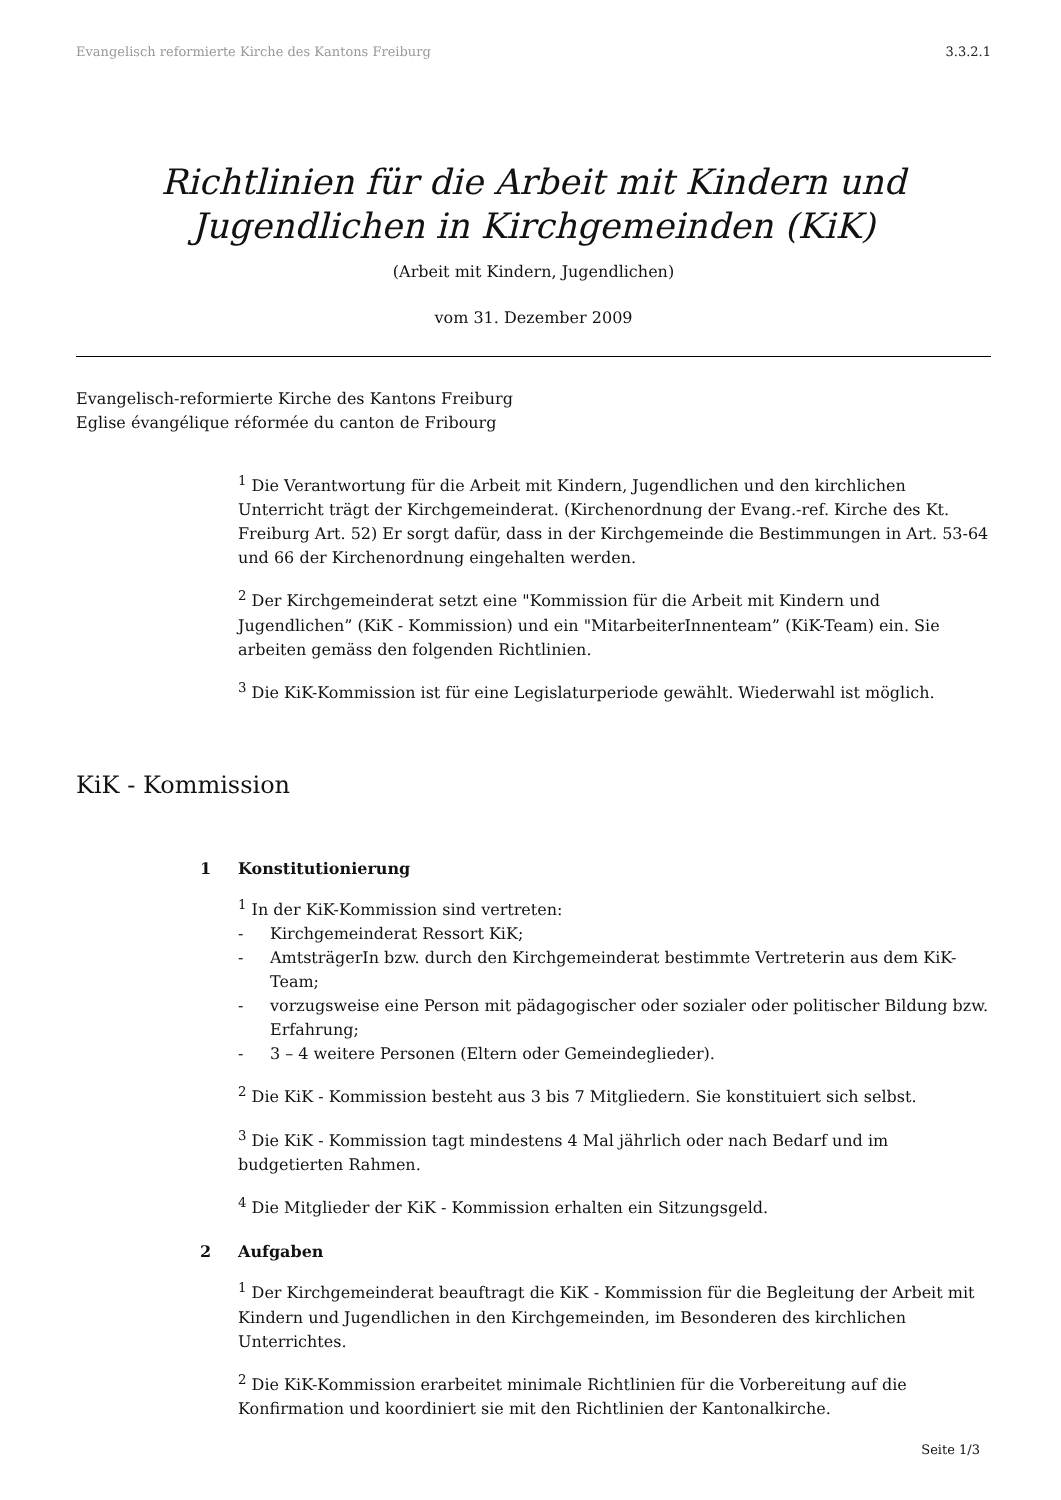Evangelisch reformierte Kirche des Kantons Freiburg 3.3.2.1
Richtlinien für die Arbeit mit Kindern und Jugendlichen in Kirchgemeinden (KiK)
(Arbeit mit Kindern, Jugendlichen)
vom 31. Dezember 2009
Evangelisch-reformierte Kirche des Kantons Freiburg
Eglise évangélique réformée du canton de Fribourg
<sup>1</sup> Die Verantwortung für die Arbeit mit Kindern, Jugendlichen und den kirchlichen Unterricht trägt der Kirchgemeinderat. (Kirchenordnung der Evang.-ref. Kirche des Kt. Freiburg Art. 52) Er sorgt dafür, dass in der Kirchgemeinde die Bestimmungen in Art. 53-64 und 66 der Kirchenordnung eingehalten werden.
<sup>2</sup> Der Kirchgemeinderat setzt eine "Kommission für die Arbeit mit Kindern und Jugendlichen” (KiK - Kommission) und ein "MitarbeiterInnenteam” (KiK-Team) ein. Sie arbeiten gemäss den folgenden Richtlinien.
<sup>3</sup> Die KiK-Kommission ist für eine Legislaturperiode gewählt. Wiederwahl ist möglich.
KiK - Kommission
1 Konstitutionierung
<sup>1</sup> In der KiK-Kommission sind vertreten:
- Kirchgemeinderat Ressort KiK;
- AmtsträgerIn bzw. durch den Kirchgemeinderat bestimmte Vertreterin aus dem KiK-Team;
- vorzugsweise eine Person mit pädagogischer oder sozialer oder politischer Bildung bzw. Erfahrung;
- 3 – 4 weitere Personen (Eltern oder Gemeindeglieder).
<sup>2</sup> Die KiK - Kommission besteht aus 3 bis 7 Mitgliedern. Sie konstituiert sich selbst.
<sup>3</sup> Die KiK - Kommission tagt mindestens 4 Mal jährlich oder nach Bedarf und im budgetierten Rahmen.
<sup>4</sup> Die Mitglieder der KiK - Kommission erhalten ein Sitzungsgeld.
2 Aufgaben
<sup>1</sup> Der Kirchgemeinderat beauftragt die KiK - Kommission für die Begleitung der Arbeit mit Kindern und Jugendlichen in den Kirchgemeinden, im Besonderen des kirchlichen Unterrichtes.
<sup>2</sup> Die KiK-Kommission erarbeitet minimale Richtlinien für die Vorbereitung auf die Konfirmation und koordiniert sie mit den Richtlinien der Kantonalkirche.
Seite 1/3